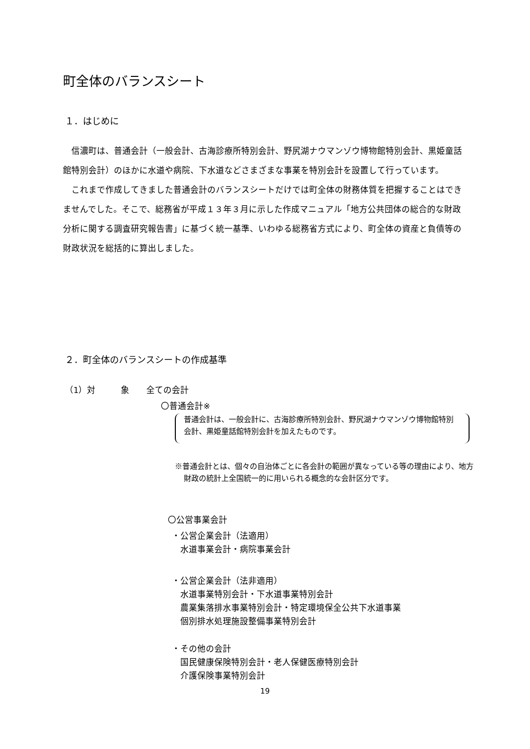町全体のバランスシート
１．はじめに
信濃町は、普通会計（一般会計、古海診療所特別会計、野尻湖ナウマンゾウ博物館特別会計、黒姫童話館特別会計）のほかに水道や病院、下水道などさまざまな事業を特別会計を設置して行っています。
これまで作成してきました普通会計のバランスシートだけでは町全体の財務体質を把握することはできませんでした。そこで、総務省が平成１３年３月に示した作成マニュアル「地方公共団体の総合的な財政分析に関する調査研究報告書」に基づく統一基準、いわゆる総務省方式により、町全体の資産と負債等の財政状況を総括的に算出しました。
２．町全体のバランスシートの作成基準
（1）対　　　象　　全ての会計
〇普通会計※
普通会計は、一般会計に、古海診療所特別会計、野尻湖ナウマンゾウ博物館特別会計、黒姫童話館特別会計を加えたものです。
※普通会計とは、個々の自治体ごとに各会計の範囲が異なっている等の理由により、地方財政の統計上全国統一的に用いられる概念的な会計区分です。
〇公営事業会計
・公営企業会計（法適用）
　水道事業会計・病院事業会計
・公営企業会計（法非適用）
　水道事業特別会計・下水道事業特別会計
　農業集落排水事業特別会計・特定環境保全公共下水道事業
　個別排水処理施設整備事業特別会計
・その他の会計
　国民健康保険特別会計・老人保健医療特別会計
　介護保険事業特別会計
19